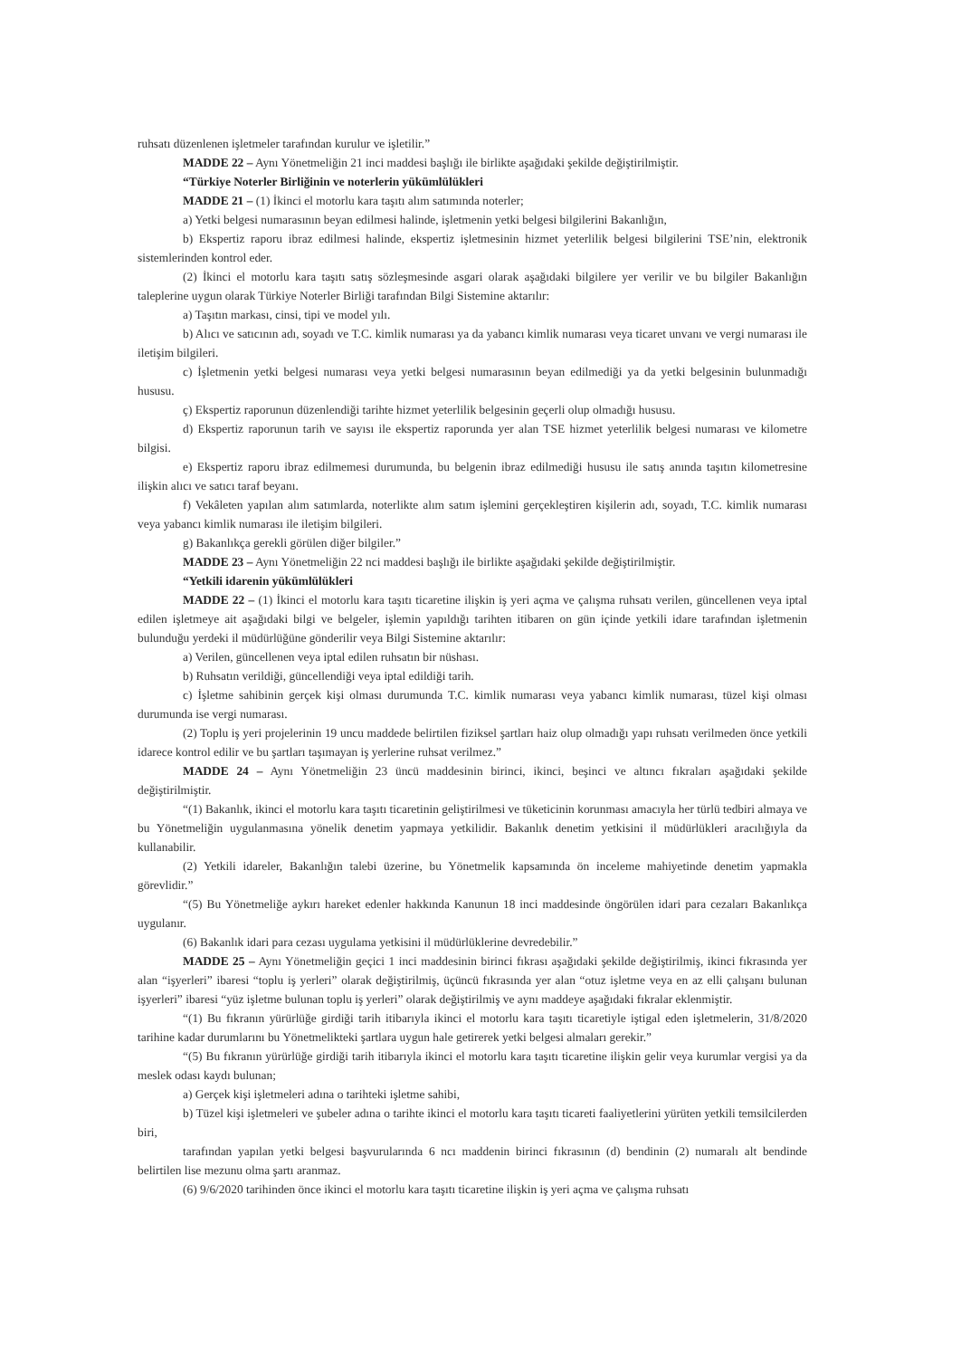ruhsatı düzenlenen işletmeler tarafından kurulur ve işletilir.”
MADDE 22 – Aynı Yönetmeliğin 21 inci maddesi başlığı ile birlikte aşağıdaki şekilde değiştirilmiştir.
“Türkiye Noterler Birliğinin ve noterlerin yükümlülükleri
MADDE 21 – (1) İkinci el motorlu kara taşıtı alım satımında noterler;
a) Yetki belgesi numarasının beyan edilmesi halinde, işletmenin yetki belgesi bilgilerini Bakanlığın,
b) Ekspertiz raporu ibraz edilmesi halinde, ekspertiz işletmesinin hizmet yeterlilik belgesi bilgilerini TSE’nin, elektronik sistemlerinden kontrol eder.
(2) İkinci el motorlu kara taşıtı satış sözleşmesinde asgari olarak aşağıdaki bilgilere yer verilir ve bu bilgiler Bakanlığın taleplerine uygun olarak Türkiye Noterler Birliği tarafından Bilgi Sistemine aktarılır:
a) Taşıtın markası, cinsi, tipi ve model yılı.
b) Alıcı ve satıcının adı, soyadı ve T.C. kimlik numarası ya da yabancı kimlik numarası veya ticaret unvanı ve vergi numarası ile iletişim bilgileri.
c) İşletmenin yetki belgesi numarası veya yetki belgesi numarasının beyan edilmediği ya da yetki belgesinin bulunmadığı hususu.
ç) Ekspertiz raporunun düzenlendiği tarihte hizmet yeterlilik belgesinin geçerli olup olmadığı hususu.
d) Ekspertiz raporunun tarih ve sayısı ile ekspertiz raporunda yer alan TSE hizmet yeterlilik belgesi numarası ve kilometre bilgisi.
e) Ekspertiz raporu ibraz edilmemesi durumunda, bu belgenin ibraz edilmediği hususu ile satış anında taşıtın kilometresine ilişkin alıcı ve satıcı taraf beyanı.
f) Vekâleten yapılan alım satımlarda, noterlikte alım satım işlemini gerçekleştiren kişilerin adı, soyadı, T.C. kimlik numarası veya yabancı kimlik numarası ile iletişim bilgileri.
g) Bakanlıkça gerekli görülen diğer bilgiler.”
MADDE 23 – Aynı Yönetmeliğin 22 nci maddesi başlığı ile birlikte aşağıdaki şekilde değiştirilmiştir.
“Yetkili idarenin yükümlülükleri
MADDE 22 – (1) İkinci el motorlu kara taşıtı ticaretine ilişkin iş yeri açma ve çalışma ruhsatı verilen, güncellenen veya iptal edilen işletmeye ait aşağıdaki bilgi ve belgeler, işlemin yapıldığı tarihten itibaren on gün içinde yetkili idare tarafından işletmenin bulunduğu yerdeki il müdürlüğüne gönderilir veya Bilgi Sistemine aktarılır:
a) Verilen, güncellenen veya iptal edilen ruhsatın bir nüshası.
b) Ruhsatın verildiği, güncellendiği veya iptal edildiği tarih.
c) İşletme sahibinin gerçek kişi olması durumunda T.C. kimlik numarası veya yabancı kimlik numarası, tüzel kişi olması durumunda ise vergi numarası.
(2) Toplu iş yeri projelerinin 19 uncu maddede belirtilen fiziksel şartları haiz olup olmadığı yapı ruhsatı verilmeden önce yetkili idarece kontrol edilir ve bu şartları taşımayan iş yerlerine ruhsat verilmez.”
MADDE 24 – Aynı Yönetmeliğin 23 üncü maddesinin birinci, ikinci, beşinci ve altıncı fıkraları aşağıdaki şekilde değiştirilmiştir.
“(1) Bakanlık, ikinci el motorlu kara taşıtı ticaretinin geliştirilmesi ve tüketicinin korunması amacıyla her türlü tedbiri almaya ve bu Yönetmeliğin uygulanmasına yönelik denetim yapmaya yetkilidir. Bakanlık denetim yetkisini il müdürlükleri aracılığıyla da kullanabilir.
(2) Yetkili idareler, Bakanlığın talebi üzerine, bu Yönetmelik kapsamında ön inceleme mahiyetinde denetim yapmakla görevlidir.”
“(5) Bu Yönetmeliğe aykırı hareket edenler hakkında Kanunun 18 inci maddesinde öngörülen idari para cezaları Bakanlıkça uygulanır.
(6) Bakanlık idari para cezası uygulama yetkisini il müdürlüklerine devredebilir.”
MADDE 25 – Aynı Yönetmeliğin geçici 1 inci maddesinin birinci fıkrası aşağıdaki şekilde değiştirilmiş, ikinci fıkrasında yer alan “işyerleri” ibaresi “toplu iş yerleri” olarak değiştirilmiş, üçüncü fıkrasında yer alan “otuz işletme veya en az elli çalışanı bulunan işyerleri” ibaresi “yüz işletme bulunan toplu iş yerleri” olarak değiştirilmiş ve aynı maddeye aşağıdaki fıkralar eklenmiştir.
“(1) Bu fıkranın yürürlüğe girdiği tarih itibarıyla ikinci el motorlu kara taşıtı ticaretiyle iştigal eden işletmelerin, 31/8/2020 tarihine kadar durumlarını bu Yönetmelikteki şartlara uygun hale getirerek yetki belgesi almaları gerekir.”
“(5) Bu fıkranın yürürlüğe girdiği tarih itibarıyla ikinci el motorlu kara taşıtı ticaretine ilişkin gelir veya kurumlar vergisi ya da meslek odası kaydı bulunan;
a) Gerçek kişi işletmeleri adına o tarihteki işletme sahibi,
b) Tüzel kişi işletmeleri ve şubeler adına o tarihte ikinci el motorlu kara taşıtı ticareti faaliyetlerini yürüten yetkili temsilcilerden biri,
tarafından yapılan yetki belgesi başvurularında 6 ncı maddenin birinci fıkrasının (d) bendinin (2) numaralı alt bendinde belirtilen lise mezunu olma şartı aranmaz.
(6) 9/6/2020 tarihinden önce ikinci el motorlu kara taşıtı ticaretine ilişkin iş yeri açma ve çalışma ruhsatı